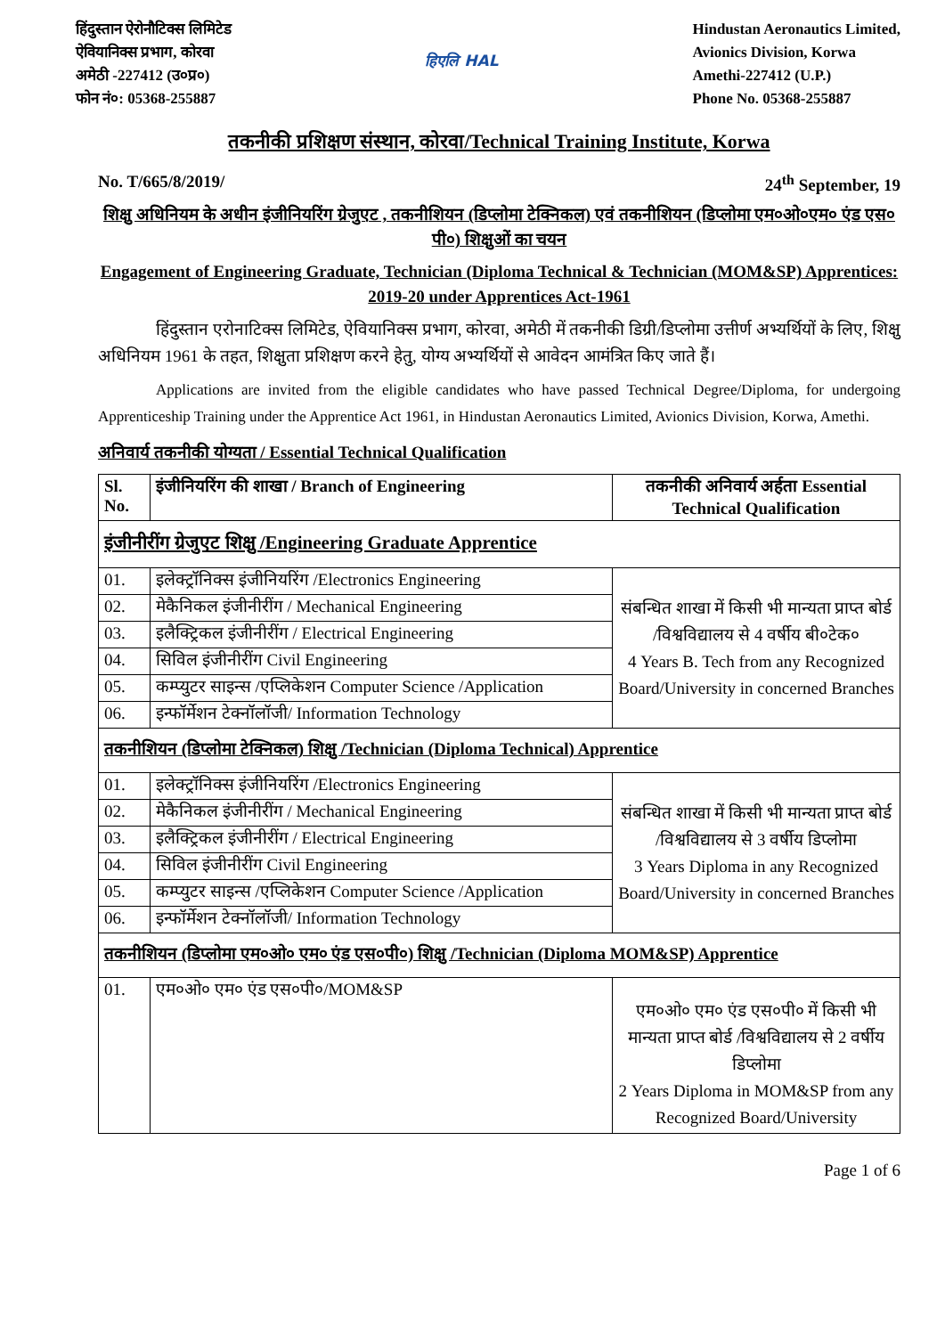हिंदुस्तान ऐरोनौटिक्स लिमिटेड
ऐवियानिक्स प्रभाग, कोरवा
अमेठी -227412 (उ०प्र०)
फोन नं०: 05368-255887
हिएलि HAL
Hindustan Aeronautics Limited,
Avionics Division, Korwa
Amethi-227412 (U.P.)
Phone No. 05368-255887
तकनीकी प्रशिक्षण संस्थान, कोरवा/Technical Training Institute, Korwa
No. T/665/8/2019/ 24<sup>th</sup> September, 19
शिक्षु अधिनियम के अधीन इंजीनियरिंग ग्रेजुएट , तकनीशियन (डिप्लोमा टेक्निकल) एवं तकनीशियन (डिप्लोमा एम०ओ०एम० एंड एस० पी०) शिक्षुओं का चयन
Engagement of Engineering Graduate, Technician (Diploma Technical & Technician (MOM&SP) Apprentices: 2019-20 under Apprentices Act-1961
हिंदुस्तान एरोनाटिक्स लिमिटेड, ऐवियानिक्स प्रभाग, कोरवा, अमेठी में तकनीकी डिग्री/डिप्लोमा उत्तीर्ण अभ्यर्थियों के लिए, शिक्षु अधिनियम 1961 के तहत, शिक्षुता प्रशिक्षण करने हेतु, योग्य अभ्यर्थियों से आवेदन आमंत्रित किए जाते हैं।
Applications are invited from the eligible candidates who have passed Technical Degree/Diploma, for undergoing Apprenticeship Training under the Apprentice Act 1961, in Hindustan Aeronautics Limited, Avionics Division, Korwa, Amethi.
अनिवार्य तकनीकी योग्यता / Essential Technical Qualification
| Sl. No. | इंजीनियरिंग की शाखा / Branch of Engineering | तकनीकी अनिवार्य अर्हता Essential Technical Qualification |
| --- | --- | --- |
| इंजीनीरींग ग्रेजुएट शिक्षु /Engineering Graduate Apprentice | | |
| 01. | इलेक्ट्रॉनिक्स इंजीनियरिंग /Electronics Engineering | संबन्धित शाखा में किसी भी मान्यता प्राप्त बोर्ड /विश्वविद्यालय से 4 वर्षीय बी०टेक० 4 Years B. Tech from any Recognized Board/University in concerned Branches |
| 02. | मेकैनिकल इंजीनीरींग / Mechanical Engineering | |
| 03. | इलैक्ट्रिकल इंजीनीरींग / Electrical Engineering | |
| 04. | सिविल इंजीनीरींग Civil Engineering | |
| 05. | कम्प्युटर साइन्स /एप्लिकेशन Computer Science /Application | |
| 06. | इन्फॉर्मेशन टेक्नॉलॉजी/ Information Technology | |
| तकनीशियन (डिप्लोमा टेक्निकल) शिक्षु /Technician (Diploma Technical) Apprentice | | |
| 01. | इलेक्ट्रॉनिक्स इंजीनियरिंग /Electronics Engineering | संबन्धित शाखा में किसी भी मान्यता प्राप्त बोर्ड /विश्वविद्यालय से 3 वर्षीय डिप्लोमा 3 Years Diploma in any Recognized Board/University in concerned Branches |
| 02. | मेकैनिकल इंजीनीरींग / Mechanical Engineering | |
| 03. | इलैक्ट्रिकल इंजीनीरींग / Electrical Engineering | |
| 04. | सिविल इंजीनीरींग Civil Engineering | |
| 05. | कम्प्युटर साइन्स /एप्लिकेशन Computer Science /Application | |
| 06. | इन्फॉर्मेशन टेक्नॉलॉजी/ Information Technology | |
| तकनीशियन (डिप्लोमा एम०ओ० एम० एंड एस०पी०) शिक्षु /Technician (Diploma MOM&SP) Apprentice | | |
| 01. | एम०ओ० एम० एंड एस०पी०/MOM&SP | एम०ओ० एम० एंड एस०पी० में किसी भी मान्यता प्राप्त बोर्ड /विश्वविद्यालय से 2 वर्षीय डिप्लोमा 2 Years Diploma in MOM&SP from any Recognized Board/University |
Page 1 of 6